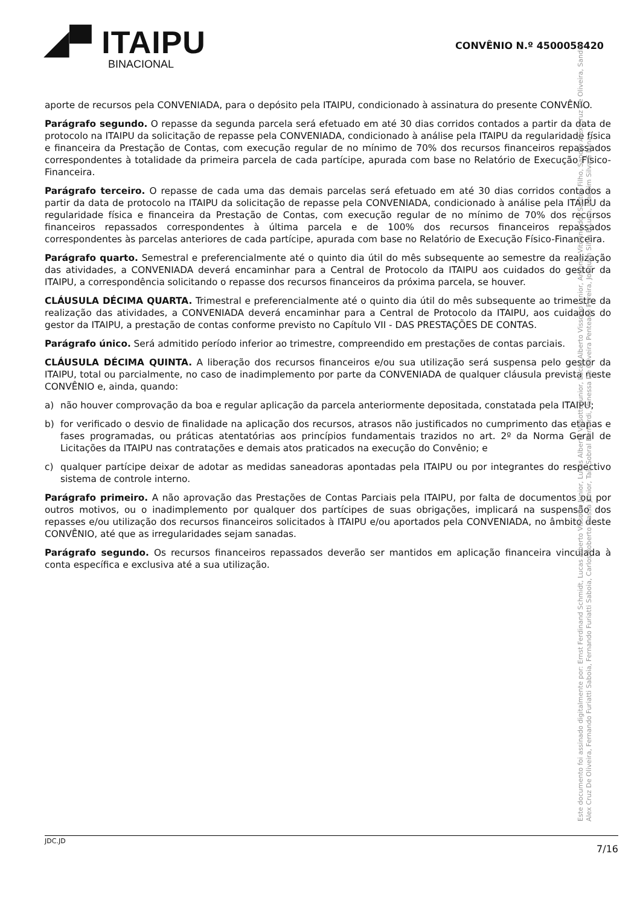◢▀ ITAIPU
BINACIONAL
CONVÊNIO N.º 4500058420
aporte de recursos pela CONVENIADA, para o depósito pela ITAIPU, condicionado à assinatura do presente CONVÊNIO.
Parágrafo segundo. O repasse da segunda parcela será efetuado em até 30 dias corridos contados a partir da data de protocolo na ITAIPU da solicitação de repasse pela CONVENIADA, condicionado à análise pela ITAIPU da regularidade física e financeira da Prestação de Contas, com execução regular de no mínimo de 70% dos recursos financeiros repassados correspondentes à totalidade da primeira parcela de cada partícipe, apurada com base no Relatório de Execução Físico-Financeira.
Parágrafo terceiro. O repasse de cada uma das demais parcelas será efetuado em até 30 dias corridos contados a partir da data de protocolo na ITAIPU da solicitação de repasse pela CONVENIADA, condicionado à análise pela ITAIPU da regularidade física e financeira da Prestação de Contas, com execução regular de no mínimo de 70% dos recursos financeiros repassados correspondentes à última parcela e de 100% dos recursos financeiros repassados correspondentes às parcelas anteriores de cada partícipe, apurada com base no Relatório de Execução Físico-Financeira.
Parágrafo quarto. Semestral e preferencialmente até o quinto dia útil do mês subsequente ao semestre da realização das atividades, a CONVENIADA deverá encaminhar para a Central de Protocolo da ITAIPU aos cuidados do gestor da ITAIPU, a correspondência solicitando o repasse dos recursos financeiros da próxima parcela, se houver.
CLÁUSULA DÉCIMA QUARTA. Trimestral e preferencialmente até o quinto dia útil do mês subsequente ao trimestre da realização das atividades, a CONVENIADA deverá encaminhar para a Central de Protocolo da ITAIPU, aos cuidados do gestor da ITAIPU, a prestação de contas conforme previsto no Capítulo VII - DAS PRESTAÇÕES DE CONTAS.
Parágrafo único. Será admitido período inferior ao trimestre, compreendido em prestações de contas parciais.
CLÁUSULA DÉCIMA QUINTA. A liberação dos recursos financeiros e/ou sua utilização será suspensa pelo gestor da ITAIPU, total ou parcialmente, no caso de inadimplemento por parte da CONVENIADA de qualquer cláusula prevista neste CONVÊNIO e, ainda, quando:
a) não houver comprovação da boa e regular aplicação da parcela anteriormente depositada, constatada pela ITAIPU;
b) for verificado o desvio de finalidade na aplicação dos recursos, atrasos não justificados no cumprimento das etapas e fases programadas, ou práticas atentatórias aos princípios fundamentais trazidos no art. 2º da Norma Geral de Licitações da ITAIPU nas contratações e demais atos praticados na execução do Convênio; e
c) qualquer partícipe deixar de adotar as medidas saneadoras apontadas pela ITAIPU ou por integrantes do respectivo sistema de controle interno.
Parágrafo primeiro. A não aprovação das Prestações de Contas Parciais pela ITAIPU, por falta de documentos ou por outros motivos, ou o inadimplemento por qualquer dos partícipes de suas obrigações, implicará na suspensão dos repasses e/ou utilização dos recursos financeiros solicitados à ITAIPU e/ou aportados pela CONVENIADA, no âmbito deste CONVÊNIO, até que as irregularidades sejam sanadas.
Parágrafo segundo. Os recursos financeiros repassados deverão ser mantidos em aplicação financeira vinculada à conta específica e exclusiva até a sua utilização.
Este documento foi assinado digitalmente por: Ernst Ferdinand Schmidt, Lucas Alberto Vissotto Junior, Lucas Alberto Vissotto Junior, Lucas Alberto Vissotto Junior, Antonio Vitorino dos Santos Filho, Sandro Alex Cruz De Oliveira, Sandro Alex Cruz De Oliveira, Fernando Furiatti Saboia, Fernando Furiatti Saboia, Carlos Roberto Massa Junior, Tais Sobral Bernardi, Vanessa De Oliveira Penteado Pereira, Joaquim Silva E Luna, Joaquim Silva E Luna
JDC.JD 7/16